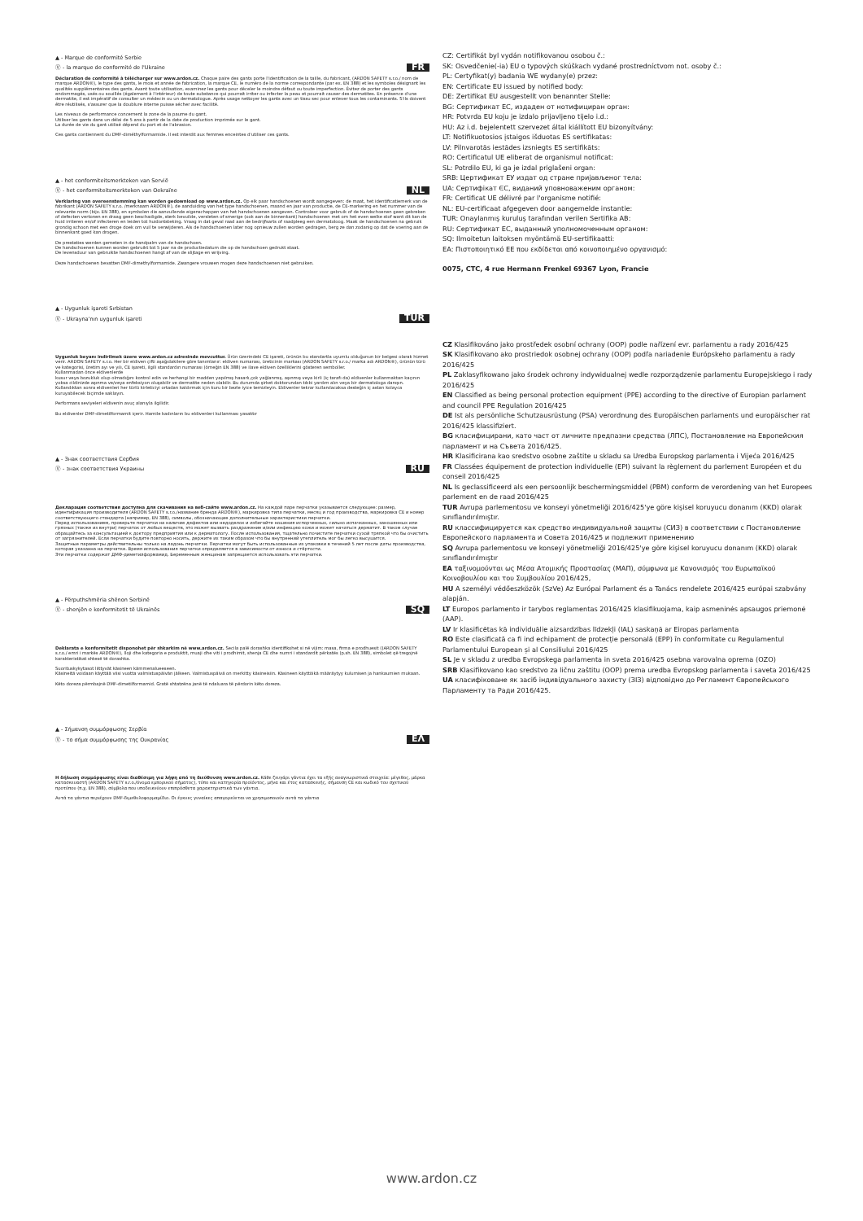FR
▲ - Marque de conformité Serbie
Ⓥ - la marque de conformité de l'Ukraine
Déclaration de conformité à télécharger sur www.ardon.cz. Chaque paire des gants porte l'identification de la taille, du fabricant, (ARDON SAFETY s.r.o./ nom de marque ARDON®), le type des gants, le mois et année de fabrication, la marque CE, le numéro de la norme correspondante (par ex. EN 388) et les symboles désignant les qualités supplémentaires des gants. Avant toute utilisation, examinez les gants pour déceler le moindre défaut ou toute imperfection. Évitez de porter des gants endommagés, usés ou souillés (également à l'intérieur) de toute substance qui pourrait irriter ou infecter la peau et pourrait causer des dermatites. En présence d'une dermatite, il est impératif de consulter un médecin ou un dermatologue. Après usage nettoyer les gants avec un tissu sec pour enlever tous les contaminants. S'ils doivent être réutilisés, s'assurer que la doublure interne puisse sécher avec facilité.
Les niveaux de performance concernent la zone de la paume du gant.
Utiliser les gants dans un délai de 5 ans à partir de la date de production imprimée sur le gant.
La durée de vie du gant utilisé dépend du port et de l'abrasion.
Ces gants contiennent du DMF-diméthylformamide. Il est interdit aux femmes enceintes d'utiliser ces gants.
NL
▲ - het conformiteitsmerkteken van Servië
Ⓥ - het conformiteitsmerkteken van Oekraïne
Verklaring van overeenstemming kan worden gedownload op www.ardon.cz. Op elk paar handschoenen wordt aangegeven: de maat, het identificatiemerk van de fabrikant (ARDON SAFETY s.r.o. /merknaam ARDON®), de aanduiding van het type handschoenen, maand en jaar van productie, de CE-markering en het nummer van de relevante norm (bijv. EN 388), en symbolen die aanvullende eigenschappen van het handschoenen aangeven. Controleer voor gebruik of de handschoenen geen gebreken of defecten vertonen en draag geen beschadigde, sterk bevuilde, versleten of smerige (ook aan de binnenkant) handschoenen met om het even welke stof want dit kan de huid irriteren en/of infecteren en leiden tot huidontsteking. Vraag in dat geval raad aan de bedrijfsarts of raadpleeg een dermatoloog. Maak de handschoenen na gebruik grondig schoon met een droge doek om vuil te verwijderen. Als de handschoenen later nog opnieuw zullen worden gedragen, berg ze dan zodanig op dat de voering aan de binnenkant goed kan drogen.
De prestaties werden gemeten in de handpalm van de handschoen.
De handschoenen kunnen worden gebruikt tot 5 jaar na de productiedatum die op de handschoen gedrukt staat.
De levensduur van gebruikte handschoenen hangt af van de slijtage en wrijving.
Deze handschoenen bevatten DMF-dimethylformamide. Zwangere vrouwen mogen deze handschoenen niet gebruiken.
TUR
▲ - Uygunluk işareti Sırbistan
Ⓥ - Ukrayna'nın uygunluk işareti
Uygunluk beyanı indirilmek üzere www.ardon.cz adresinde mevcuttur. Ürün üzerindeki CE işareti, ürünün bu standartla uyumlu olduğunun bir belgesi olarak hizmet verir. ARDON SAFETY s.r.o. Her bir eldiven çifti aşağıdakilere göre tanımlanır: eldiven numarası, üreticinin markası (ARDON SAFETY s.r.o./ marka adı ARDON®), ürünün türü ve kategorisi, üretim ayı ve yılı, CE işareti, ilgili standardın numarası (örneğin EN 388) ve ilave eldiven özelliklerini gösteren semboller.
Kullanmadan önce eldivenlerde
kusur veya bozukluk olup olmadığını kontrol edin ve herhangi bir madden yapılmış hasarlı,çok yağlanmış, aşınmış veya kirli (iç tarafı da) eldivenler kullanmaktan kaçının yoksa cildinizde aşınma ve/veya enfeksiyon oluşabilir ve dermatite neden olabilir. Bu durumda şirket doktorundan tıbbi yardım alın veya bir dermatologa danışın. Kullandıktan sonra eldivenleri her türlü kirleticiyi ortadan kaldırmak için kuru bir bezle iyice temizleyin. Eldivenler tekrar kullanılacaksa desteğin iç astarı kolayca kuruyabilecek biçimde saklayın.
Performans seviyeleri eldivenin avuç alanıyla ilgilidir.
Bu eldivenler DMF-dimetilformamit içerir. Hamile kadınların bu eldivenleri kullanması yasaktır
RU
▲ - Знак соответствия Сербия
Ⓥ - знак соответствия Украины
Декларация соответствия доступна для скачивания на веб-сайте www.ardon.cz. На каждой паре перчатки указывается следующее: размер, идентификация производителя (ARDON SAFETY s.r.o./название бренда ARDON®), маркировка типа перчатки, месяц и год производства, маркировка CE и номер соответствующего стандарта (например, EN 388), символы, обозначающие дополнительные характеристики перчатки.
Перед использованием, проверьте перчатки на наличие дефектов или недоделок и избегайте ношения испорченных, сильно испачканных, заношенных или грязных (также из внутри) перчаток от любых веществ, это может вызвать раздражение и/или инфекцию кожи и может начаться дерматит. В таком случае обращайтесь за консультацией к доктору предприятия или к дерматологу. После использования, тщательно почистите перчатки сухой тряпкой что бы очистить от загрязнителей. Если перчатки будите повторно носить, держите их таким образом что бы внутренний утеплитель мог бы легко высушится.
Защитные параметры действительны только на ладонь перчатки. Перчатки могут быть использованные из упаковки в течений 5 лет после даты производства, которая указанна на перчатке. Время использования перчатки определяется в зависимости от износа и стёртости.
Эти перчатки содержат ДМФ-диметилформамид. Беременным женщинам запрещается использовать эти перчатки.
SQ
▲ - Përputhshmëria shënon Serbinë
Ⓥ - shenjën e konformitetit të Ukrainës
Deklarata e konformitetit disponohet për shkarkim në www.ardon.cz. Secila palë dorashka identifikohet si në vijim: masa, firma e prodhuesit ((ARDON SAFETY s.r.o./ emri i markës ARDON®), lloji dhe kategoria e produktit, muaji dhe viti i prodhimit, shenja CE dhe numri i standardit përkatës (p.sh. EN 388), simbolet që tregojnë karakteristikat shtesë të dorashka.
Suorituskykytasot liittyvät käsineen kämmenalueeseen.
Käsineitä voidaan käyttää viisi vuotta valmistuspäivän jälkeen. Valmistuspäivä on merkitty käsineisiin. Käsineen käyttöikä määräytyy kulumisen ja hankaumien mukaan.
Këto doreza përmbajnë DMF-dimetilformamid. Gratë shtatzëna janë të ndaluara të përdorin këto doreza.
ΕΛ
▲ - Σήμανση συμμόρφωσης Σερβία
Ⓥ - το σήμα συμμόρφωσης της Ουκρανίας
Η δήλωση συμμόρφωσης είναι διαθέσιμη για λήψη από τη διεύθυνση www.ardon.cz. Κάθε ζευγάρι γάντια έχει τα εξής αναγνωριστικά στοιχεία: μέγεθος, μάρκα κατασκευαστή (ARDON SAFETY s.r.o./όνομα εμπορικού σήματος), τύπο και κατηγορία προϊόντος, μήνα και έτος κατασκευής, σήμανση CE και κωδικό του σχετικού προτύπου (π.χ. EN 388), σύμβολα που υποδεικνύουν επιπρόσθετα χαρακτηριστικά των γάντια.
Αυτά τα γάντια περιέχουν DMF-διμεθυλοφορμαμίδιο. Οι έγκυες γυναίκες απαγορεύεται να χρησιμοποιούν αυτά τα γάντια
CZ: Certifikát byl vydán notifikovanou osobou č.:
SK: Osvedčenie(-ia) EU o typových skúškach vydané prostredníctvom not. osoby č.:
PL: Certyfikat(y) badania WE wydany(e) przez:
EN: Certificate EU issued by notified body:
DE: Zertifikat EU ausgestellt von benannter Stelle:
BG: Сертификат ЕС, издаден от нотифициран орган:
HR: Potvrda EU koju je izdalo prijavljeno tijelo i.d.:
HU: Az i.d. bejelentett szervezet által kiállított EU bizonyítvány:
LT: Notifikuotosios įstaigos išduotas ES sertifikatas:
LV: Pilnvarotās iestādes izsniegts ES sertifikāts:
RO: Certificatul UE eliberat de organismul notificat:
SL: Potrdilo EU, ki ga je izdal priglašeni organ:
SRB: Цертификат ЕУ издат од стране пријављеног тела:
UA: Сертифікат ЄС, виданий уповноваженим органом:
FR: Certificat UE délivré par l'organisme notifié:
NL: EU-certificaat afgegeven door aangemelde instantie:
TUR: Onaylanmış kuruluş tarafından verilen Sertifika AB:
RU: Сертификат ЕС, выданный уполномоченным органом:
SQ: Ilmoitetun laitoksen myöntämä EU-sertifikaatti:
EA: Πιστοποιητικό ΕΕ που εκδίδεται από κοινοποιημένο οργανισμό:
0075, CTC, 4 rue Hermann Frenkel 69367 Lyon, Francie
CZ Klasifikováno jako prostředek osobní ochrany (OOP) podle nařízení evr. parlamentu a rady 2016/425
SK Klasifikovano ako prostriedok osobnej ochrany (OOP) podľa nariadenie Európskeho parlamentu a rady 2016/425
PL Zaklasyfikowano jako środek ochrony indywidualnej wedle rozporządzenie parlamentu Europejskiego i rady 2016/425
EN Classified as being personal protection equipment (PPE) according to the directive of Europian parlament and council PPE Regulation 2016/425
DE Ist als persönliche Schutzausrüstung (PSA) verordnung des Europäischen parlaments und europäischer rat 2016/425 klassifiziert.
BG класифицирани, като част от личните предпазни средства (ЛПС), Постановление на Европейския парламент и на Съвета 2016/425.
HR Klasificirana kao sredstvo osobne zaštite u skladu sa Uredba Europskog parlamenta i Vijeća 2016/425
FR Classées équipement de protection individuelle (EPI) suivant la règlement du parlement Européen et du conseil 2016/425
NL Is geclassificeerd als een persoonlijk beschermingsmiddel (PBM) conform de verordening van het Europees parlement en de raad 2016/425
TUR Avrupa parlementosu ve konseyi yönetmeliği 2016/425'ye göre kişisel koruyucu donanım (KKD) olarak sınıflandırılmıştır.
RU классифицируется как средство индивидуальной защиты (СИЗ) в соответствии с Постановление Европейского парламента и Совета 2016/425 и подлежит применению
SQ Avrupa parlementosu ve konseyi yönetmeliği 2016/425'ye göre kişisel koruyucu donanım (KKD) olarak sınıflandırılmıştır
EA ταξινομούνται ως Μέσα Ατομικής Προστασίας (ΜΑΠ), σύμφωνα με Κανονισμός του Ευρωπαϊκού Κοινοβουλίου και του Συμβουλίου 2016/425,
HU A személyi védőeszközök (SzVe) Az Európai Parlament és a Tanács rendelete 2016/425 európai szabvány alapján.
LT Europos parlamento ir tarybos reglamentas 2016/425 klasifikuojama, kaip asmeninės apsaugos priemonė (AAP).
LV Ir klasificētas kā individuālie aizsardzības līdzekļi (IAL) saskaņā ar Eiropas parlamenta
RO Este clasificată ca fi ind echipament de protecție personală (EPP) în conformitate cu Regulamentul Parlamentului European și al Consiliului 2016/425
SL Je v skladu z uredba Evropskega parlamenta in sveta 2016/425 osebna varovalna oprema (OZO)
SRB Klasifikovano kao sredstvo za ličnu zaštitu (OOP) prema uredba Evropskog parlamenta i saveta 2016/425
UA класифіковане як засіб індивідуального захисту (ЗІЗ) відповідно до Регламент Європейського Парламенту та Ради 2016/425.
www.ardon.cz